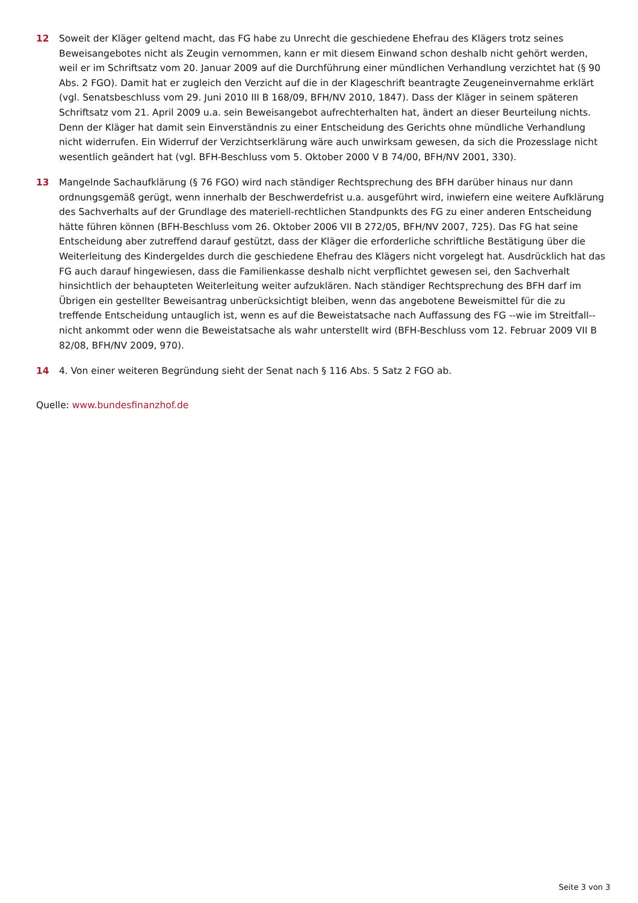12 Soweit der Kläger geltend macht, das FG habe zu Unrecht die geschiedene Ehefrau des Klägers trotz seines Beweisangebotes nicht als Zeugin vernommen, kann er mit diesem Einwand schon deshalb nicht gehört werden, weil er im Schriftsatz vom 20. Januar 2009 auf die Durchführung einer mündlichen Verhandlung verzichtet hat (§ 90 Abs. 2 FGO). Damit hat er zugleich den Verzicht auf die in der Klageschrift beantragte Zeugeneinvernahme erklärt (vgl. Senatsbeschluss vom 29. Juni 2010 III B 168/09, BFH/NV 2010, 1847). Dass der Kläger in seinem späteren Schriftsatz vom 21. April 2009 u.a. sein Beweisangebot aufrechterhalten hat, ändert an dieser Beurteilung nichts. Denn der Kläger hat damit sein Einverständnis zu einer Entscheidung des Gerichts ohne mündliche Verhandlung nicht widerrufen. Ein Widerruf der Verzichtserklärung wäre auch unwirksam gewesen, da sich die Prozesslage nicht wesentlich geändert hat (vgl. BFH-Beschluss vom 5. Oktober 2000 V B 74/00, BFH/NV 2001, 330).
13 Mangelnde Sachaufklärung (§ 76 FGO) wird nach ständiger Rechtsprechung des BFH darüber hinaus nur dann ordnungsgemäß gerügt, wenn innerhalb der Beschwerdefrist u.a. ausgeführt wird, inwiefern eine weitere Aufklärung des Sachverhalts auf der Grundlage des materiell-rechtlichen Standpunkts des FG zu einer anderen Entscheidung hätte führen können (BFH-Beschluss vom 26. Oktober 2006 VII B 272/05, BFH/NV 2007, 725). Das FG hat seine Entscheidung aber zutreffend darauf gestützt, dass der Kläger die erforderliche schriftliche Bestätigung über die Weiterleitung des Kindergeldes durch die geschiedene Ehefrau des Klägers nicht vorgelegt hat. Ausdrücklich hat das FG auch darauf hingewiesen, dass die Familienkasse deshalb nicht verpflichtet gewesen sei, den Sachverhalt hinsichtlich der behaupteten Weiterleitung weiter aufzuklären. Nach ständiger Rechtsprechung des BFH darf im Übrigen ein gestellter Beweisantrag unberücksichtigt bleiben, wenn das angebotene Beweismittel für die zu treffende Entscheidung untauglich ist, wenn es auf die Beweistatsache nach Auffassung des FG --wie im Streitfall-- nicht ankommt oder wenn die Beweistatsache als wahr unterstellt wird (BFH-Beschluss vom 12. Februar 2009 VII B 82/08, BFH/NV 2009, 970).
14 4. Von einer weiteren Begründung sieht der Senat nach § 116 Abs. 5 Satz 2 FGO ab.
Quelle: www.bundesfinanzhof.de
Seite 3 von 3